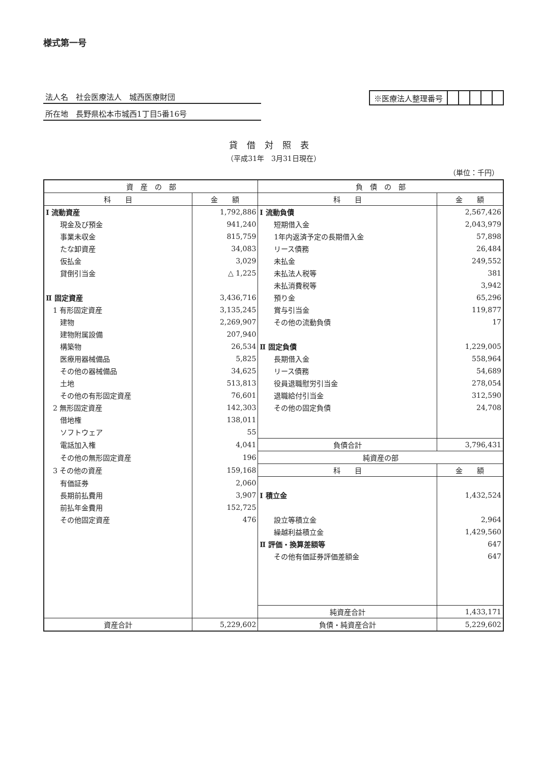様式第一号
法人名　社会医療法人　城西医療財団
所在地　長野県松本市城西1丁目5番16号
※医療法人整理番号
貸借対照表
（平成31年　3月31日現在）
（単位：千円）
| 資 産 の 部 | | 負 債 の 部 | |
| --- | --- | --- | --- |
| 科 目 | 金 額 | 科 目 | 金 額 |
| Ⅰ 流動資産 | 1,792,886 | Ⅰ 流動負債 | 2,567,426 |
| 現金及び預金 | 941,240 | 短期借入金 | 2,043,979 |
| 事業未収金 | 815,759 | 1年内返済予定の長期借入金 | 57,898 |
| たな卸資産 | 34,083 | リース債務 | 26,484 |
| 仮払金 | 3,029 | 未払金 | 249,552 |
| 貸倒引当金 | △ 1,225 | 未払法人税等 | 381 |
| | | 未払消費税等 | 3,942 |
| Ⅱ 固定資産 | 3,436,716 | 預り金 | 65,296 |
| 1 有形固定資産 | 3,135,245 | 賞与引当金 | 119,877 |
| 建物 | 2,269,907 | その他の流動負債 | 17 |
| 建物附属設備 | 207,940 | | |
| 構築物 | 26,534 | Ⅱ 固定負債 | 1,229,005 |
| 医療用器械備品 | 5,825 | 長期借入金 | 558,964 |
| その他の器械備品 | 34,625 | リース債務 | 54,689 |
| 土地 | 513,813 | 役員退職慰労引当金 | 278,054 |
| その他の有形固定資産 | 76,601 | 退職給付引当金 | 312,590 |
| 2 無形固定資産 | 142,303 | その他の固定負債 | 24,708 |
| 借地権 | 138,011 | | |
| ソフトウェア | 55 | | |
| 電話加入権 | 4,041 | 負債合計 | 3,796,431 |
| その他の無形固定資産 | 196 | 純資産の部 | |
| 3 その他の資産 | 159,168 | 科 目 | 金 額 |
| 有価証券 | 2,060 | | |
| 長期前払費用 | 3,907 | Ⅰ 積立金 | 1,432,524 |
| 前払年金費用 | 152,725 | | |
| その他固定資産 | 476 | 設立等積立金 | 2,964 |
| | | 繰越利益積立金 | 1,429,560 |
| | | Ⅱ 評価・換算差額等 | 647 |
| | | その他有価証券評価差額金 | 647 |
| | | 純資産合計 | 1,433,171 |
| 資産合計 | 5,229,602 | 負債・純資産合計 | 5,229,602 |